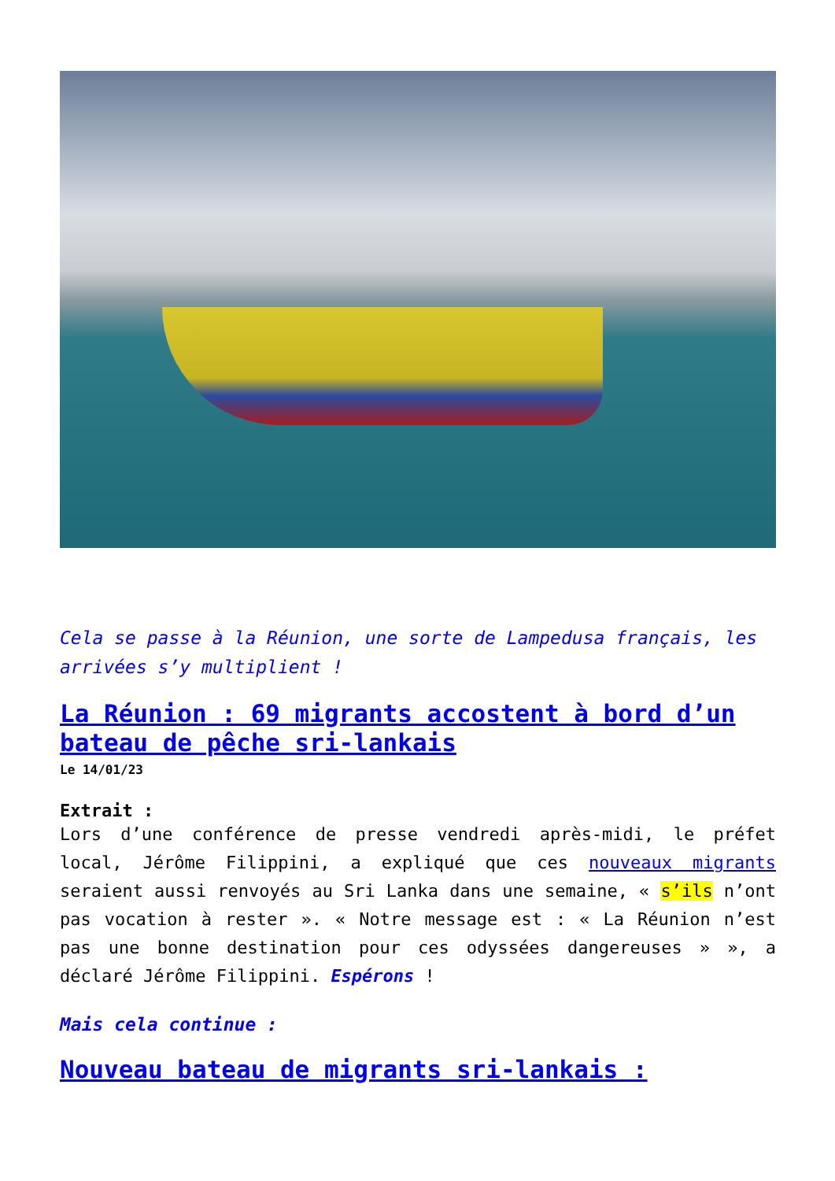Cela se passe à la Réunion, une sorte de Lampedusa français, les arrivées s’y multiplient !
La Réunion : 69 migrants accostent à bord d’un bateau de pêche sri-lankais
Le 14/01/23
Extrait :
Lors d’une conférence de presse vendredi après-midi, le préfet local, Jérôme Filippini, a expliqué que ces nouveaux migrants seraient aussi renvoyés au Sri Lanka dans une semaine, « s’ils n’ont pas vocation à rester ». « Notre message est : « La Réunion n’est pas une bonne destination pour ces odyssées dangereuses » », a déclaré Jérôme Filippini. Espérons !
Mais cela continue :
Nouveau bateau de migrants sri-lankais :